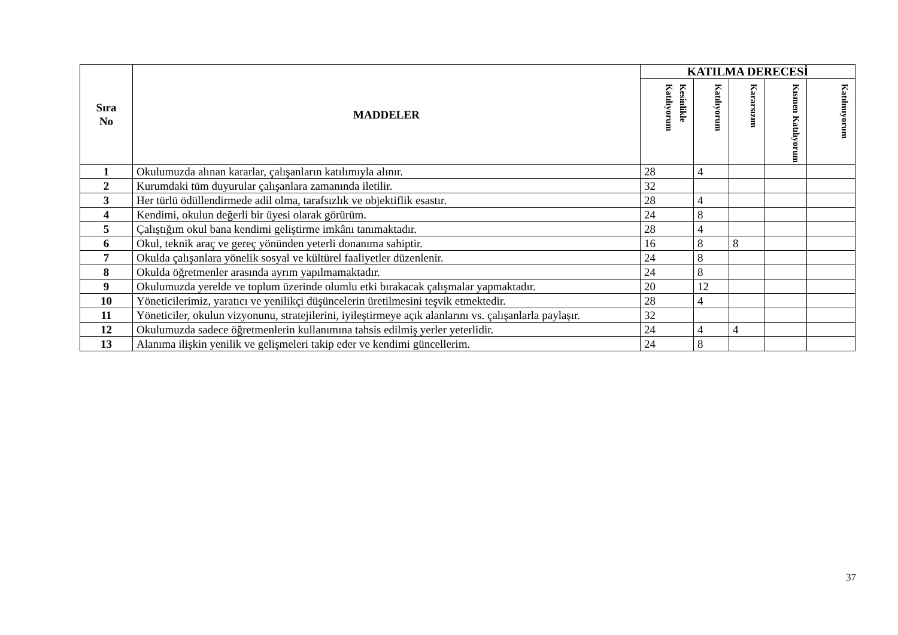| Sıra No | MADDELER | KATILMA DERECESİ | | | | |
| --- | --- | --- | --- | --- | --- | --- |
| | | Kesinlikle Katılıyorum | Katılıyorum | Kararsızım | Kısmen Katılıyorum | Katılmıyorum |
| 1 | Okulumuzda alınan kararlar, çalışanların katılımıyla alınır. | 28 | 4 | | | |
| 2 | Kurumdaki tüm duyurular çalışanlara zamanında iletilir. | 32 | | | | |
| 3 | Her türlü ödüllendirmede adil olma, tarafsızlık ve objektiflik esastır. | 28 | 4 | | | |
| 4 | Kendimi, okulun değerli bir üyesi olarak görürüm. | 24 | 8 | | | |
| 5 | Çalıştığım okul bana kendimi geliştirme imkânı tanımaktadır. | 28 | 4 | | | |
| 6 | Okul, teknik araç ve gereç yönünden yeterli donanıma sahiptir. | 16 | 8 | 8 | | |
| 7 | Okulda çalışanlara yönelik sosyal ve kültürel faaliyetler düzenlenir. | 24 | 8 | | | |
| 8 | Okulda öğretmenler arasında ayrım yapılmamaktadır. | 24 | 8 | | | |
| 9 | Okulumuzda yerelde ve toplum üzerinde olumlu etki bırakacak çalışmalar yapmaktadır. | 20 | 12 | | | |
| 10 | Yöneticilerimiz, yaratıcı ve yenilikçi düşüncelerin üretilmesini teşvik etmektedir. | 28 | 4 | | | |
| 11 | Yöneticiler, okulun vizyonunu, stratejilerini, iyileştirmeye açık alanlarını vs. çalışanlarla paylaşır. | 32 | | | | |
| 12 | Okulumuzda sadece öğretmenlerin kullanımına tahsis edilmiş yerler yeterlidir. | 24 | 4 | 4 | | |
| 13 | Alanıma ilişkin yenilik ve gelişmeleri takip eder ve kendimi güncellerim. | 24 | 8 | | | |
37